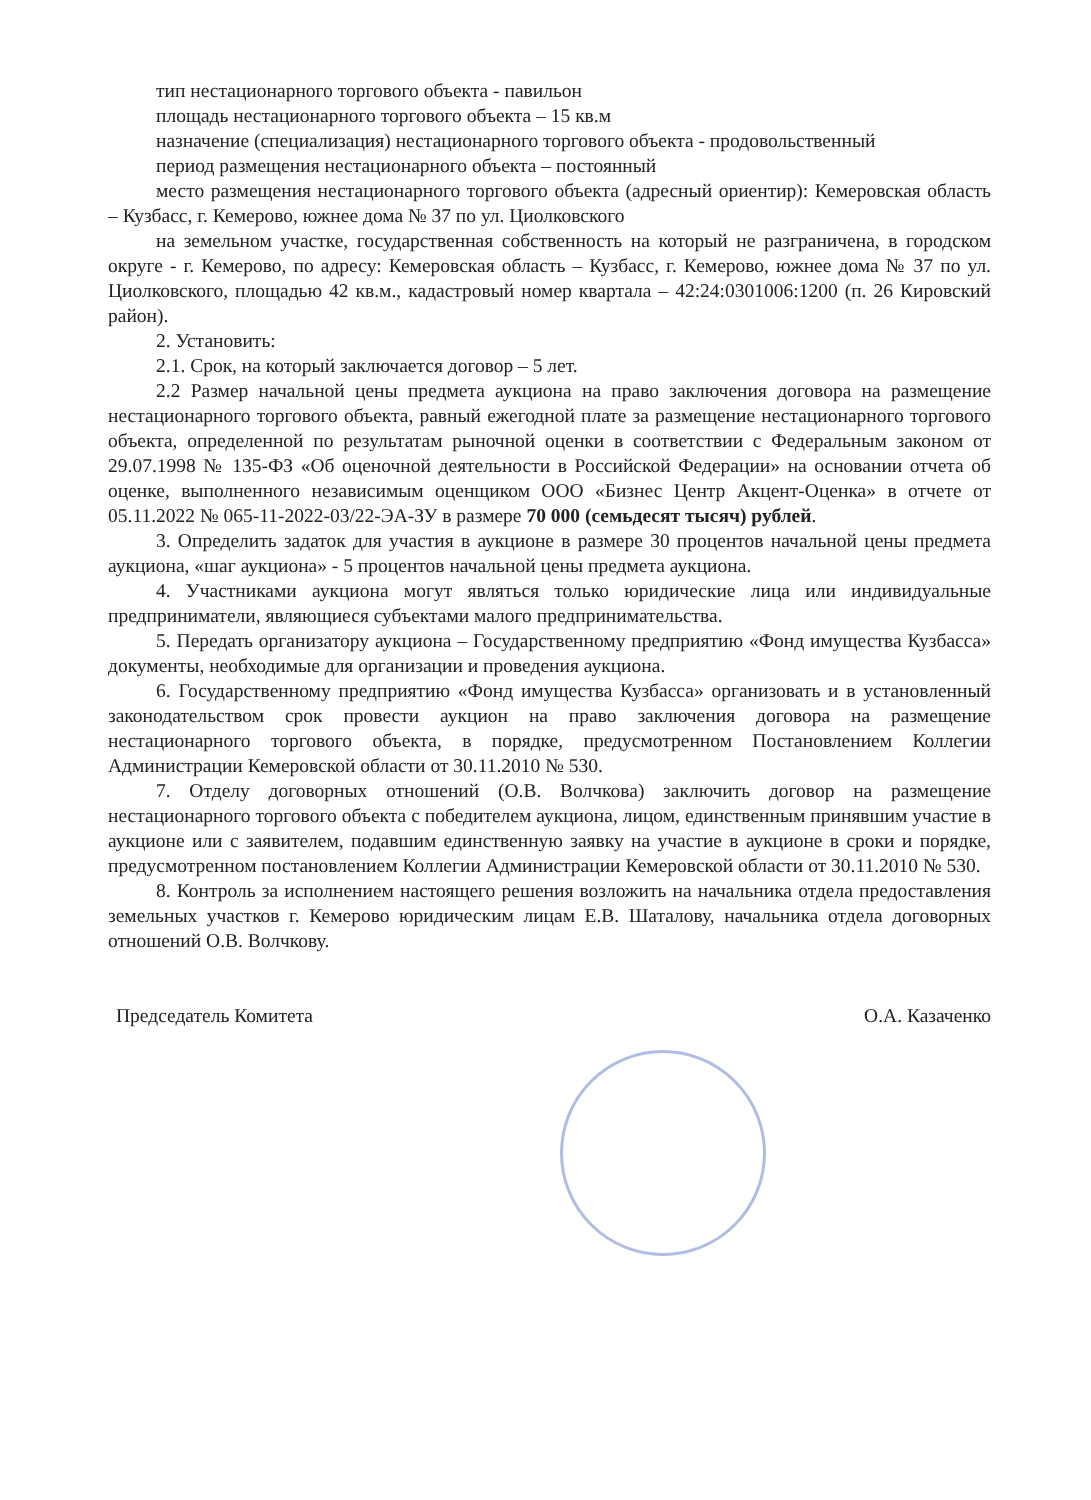тип нестационарного торгового объекта - павильон
площадь нестационарного торгового объекта – 15 кв.м
назначение (специализация) нестационарного торгового объекта - продовольственный
период размещения нестационарного объекта – постоянный
место размещения нестационарного торгового объекта (адресный ориентир): Кемеровская область – Кузбасс, г. Кемерово, южнее дома № 37 по ул. Циолковского
на земельном участке, государственная собственность на который не разграничена, в городском округе - г. Кемерово, по адресу: Кемеровская область – Кузбасс, г. Кемерово, южнее дома № 37 по ул. Циолковского, площадью 42 кв.м., кадастровый номер квартала – 42:24:0301006:1200 (п. 26 Кировский район).
2. Установить:
2.1. Срок, на который заключается договор – 5 лет.
2.2 Размер начальной цены предмета аукциона на право заключения договора на размещение нестационарного торгового объекта, равный ежегодной плате за размещение нестационарного торгового объекта, определенной по результатам рыночной оценки в соответствии с Федеральным законом от 29.07.1998 № 135-ФЗ «Об оценочной деятельности в Российской Федерации» на основании отчета об оценке, выполненного независимым оценщиком ООО «Бизнес Центр Акцент-Оценка» в отчете от 05.11.2022 № 065-11-2022-03/22-ЭА-ЗУ в размере 70 000 (семьдесят тысяч) рублей.
3. Определить задаток для участия в аукционе в размере 30 процентов начальной цены предмета аукциона, «шаг аукциона» - 5 процентов начальной цены предмета аукциона.
4. Участниками аукциона могут являться только юридические лица или индивидуальные предприниматели, являющиеся субъектами малого предпринимательства.
5. Передать организатору аукциона – Государственному предприятию «Фонд имущества Кузбасса» документы, необходимые для организации и проведения аукциона.
6. Государственному предприятию «Фонд имущества Кузбасса» организовать и в установленный законодательством срок провести аукцион на право заключения договора на размещение нестационарного торгового объекта, в порядке, предусмотренном Постановлением Коллегии Администрации Кемеровской области от 30.11.2010 № 530.
7. Отделу договорных отношений (О.В. Волчкова) заключить договор на размещение нестационарного торгового объекта с победителем аукциона, лицом, единственным принявшим участие в аукционе или с заявителем, подавшим единственную заявку на участие в аукционе в сроки и порядке, предусмотренном постановлением Коллегии Администрации Кемеровской области от 30.11.2010 № 530.
8. Контроль за исполнением настоящего решения возложить на начальника отдела предоставления земельных участков г. Кемерово юридическим лицам Е.В. Шаталову, начальника отдела договорных отношений О.В. Волчкову.
Председатель Комитета О.А. Казаченко